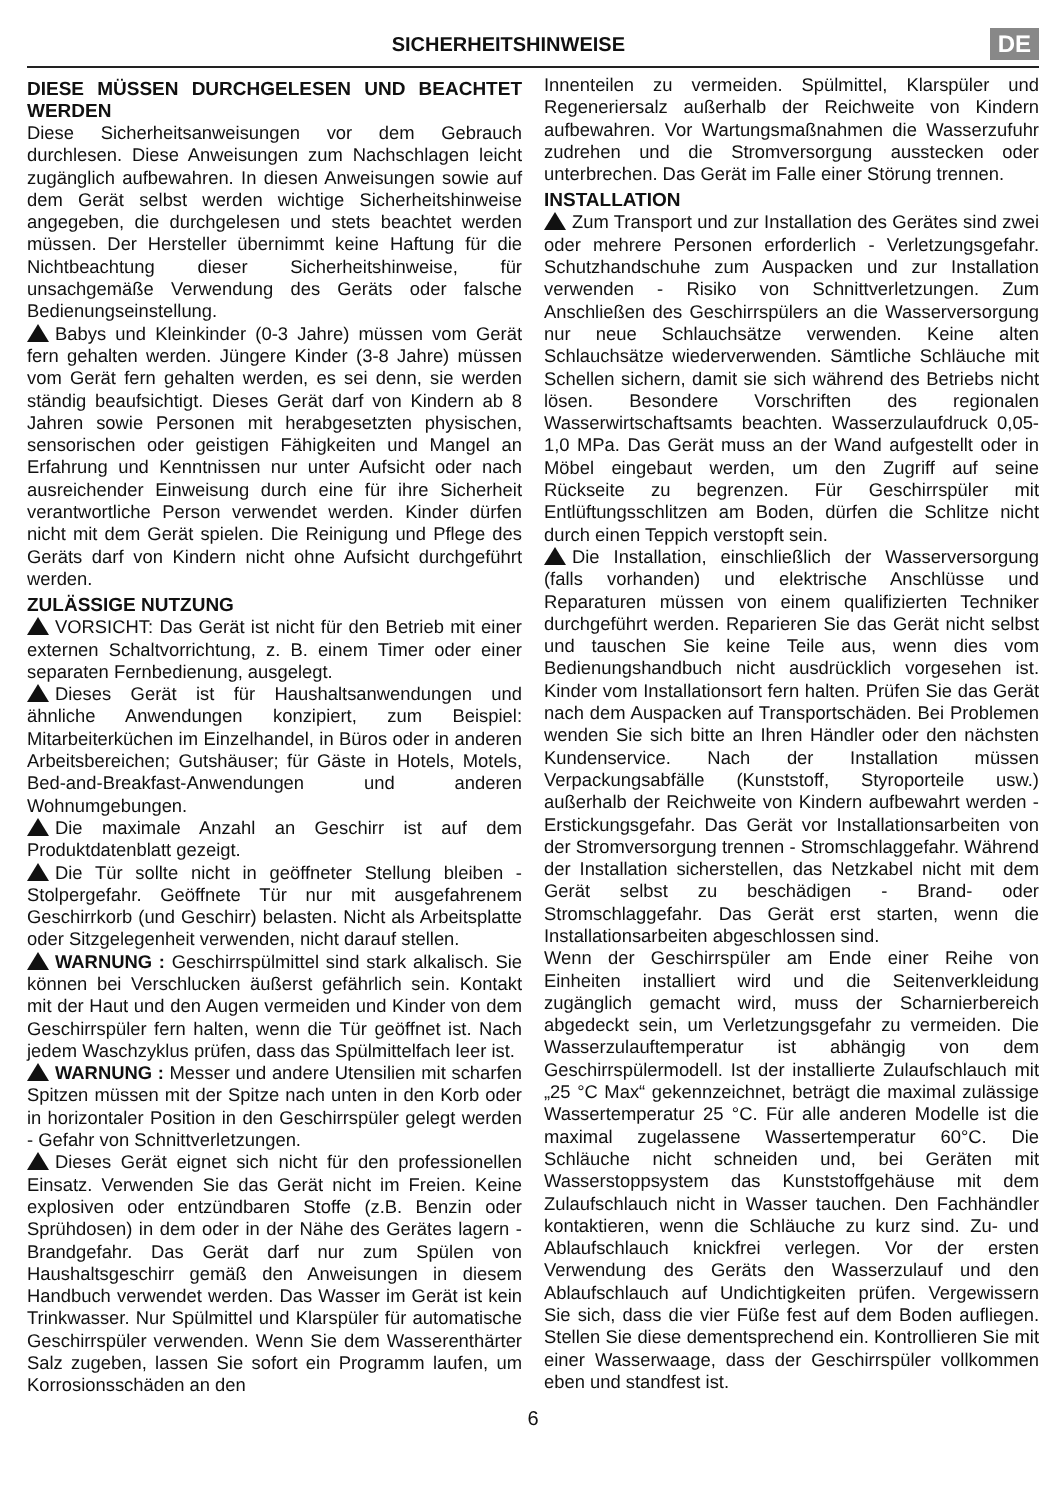SICHERHEITSHINWEISE
DE
DIESE MÜSSEN DURCHGELESEN UND BEACHTET WERDEN
Diese Sicherheitsanweisungen vor dem Gebrauch durchlesen. Diese Anweisungen zum Nachschlagen leicht zugänglich aufbewahren. In diesen Anweisungen sowie auf dem Gerät selbst werden wichtige Sicherheitshinweise angegeben, die durchgelesen und stets beachtet werden müssen. Der Hersteller übernimmt keine Haftung für die Nichtbeachtung dieser Sicherheitshinweise, für unsachgemäße Verwendung des Geräts oder falsche Bedienungseinstellung.
Babys und Kleinkinder (0-3 Jahre) müssen vom Gerät fern gehalten werden. Jüngere Kinder (3-8 Jahre) müssen vom Gerät fern gehalten werden, es sei denn, sie werden ständig beaufsichtigt. Dieses Gerät darf von Kindern ab 8 Jahren sowie Personen mit herabgesetzten physischen, sensorischen oder geistigen Fähigkeiten und Mangel an Erfahrung und Kenntnissen nur unter Aufsicht oder nach ausreichender Einweisung durch eine für ihre Sicherheit verantwortliche Person verwendet werden. Kinder dürfen nicht mit dem Gerät spielen. Die Reinigung und Pflege des Geräts darf von Kindern nicht ohne Aufsicht durchgeführt werden.
ZULÄSSIGE NUTZUNG
VORSICHT: Das Gerät ist nicht für den Betrieb mit einer externen Schaltvorrichtung, z. B. einem Timer oder einer separaten Fernbedienung, ausgelegt.
Dieses Gerät ist für Haushaltsanwendungen und ähnliche Anwendungen konzipiert, zum Beispiel: Mitarbeiterküchen im Einzelhandel, in Büros oder in anderen Arbeitsbereichen; Gutshäuser; für Gäste in Hotels, Motels, Bed-and-Breakfast-Anwendungen und anderen Wohnumgebungen.
Die maximale Anzahl an Geschirr ist auf dem Produktdatenblatt gezeigt.
Die Tür sollte nicht in geöffneter Stellung bleiben - Stolpergefahr. Geöffnete Tür nur mit ausgefahrenem Geschirrkorb (und Geschirr) belasten. Nicht als Arbeitsplatte oder Sitzgelegenheit verwenden, nicht darauf stellen.
WARNUNG : Geschirrspülmittel sind stark alkalisch. Sie können bei Verschlucken äußerst gefährlich sein. Kontakt mit der Haut und den Augen vermeiden und Kinder von dem Geschirrspüler fern halten, wenn die Tür geöffnet ist. Nach jedem Waschzyklus prüfen, dass das Spülmittelfach leer ist.
WARNUNG : Messer und andere Utensilien mit scharfen Spitzen müssen mit der Spitze nach unten in den Korb oder in horizontaler Position in den Geschirrspüler gelegt werden - Gefahr von Schnittverletzungen.
Dieses Gerät eignet sich nicht für den professionellen Einsatz. Verwenden Sie das Gerät nicht im Freien. Keine explosiven oder entzündbaren Stoffe (z.B. Benzin oder Sprühdosen) in dem oder in der Nähe des Gerätes lagern - Brandgefahr. Das Gerät darf nur zum Spülen von Haushaltsgeschirr gemäß den Anweisungen in diesem Handbuch verwendet werden. Das Wasser im Gerät ist kein Trinkwasser. Nur Spülmittel und Klarspüler für automatische Geschirrspüler verwenden. Wenn Sie dem Wasserenthärter Salz zugeben, lassen Sie sofort ein Programm laufen, um Korrosionsschäden an den
Innenteilen zu vermeiden. Spülmittel, Klarspüler und Regeneriersalz außerhalb der Reichweite von Kindern aufbewahren. Vor Wartungsmaßnahmen die Wasserzufuhr zudrehen und die Stromversorgung ausstecken oder unterbrechen. Das Gerät im Falle einer Störung trennen.
INSTALLATION
Zum Transport und zur Installation des Gerätes sind zwei oder mehrere Personen erforderlich - Verletzungsgefahr. Schutzhandschuhe zum Auspacken und zur Installation verwenden - Risiko von Schnittverletzungen. Zum Anschließen des Geschirrspülers an die Wasserversorgung nur neue Schlauchsätze verwenden. Keine alten Schlauchsätze wiederverwenden. Sämtliche Schläuche mit Schellen sichern, damit sie sich während des Betriebs nicht lösen. Besondere Vorschriften des regionalen Wasserwirtschaftsamts beachten. Wasserzulaufdruck 0,05-1,0 MPa. Das Gerät muss an der Wand aufgestellt oder in Möbel eingebaut werden, um den Zugriff auf seine Rückseite zu begrenzen. Für Geschirrspüler mit Entlüftungsschlitzen am Boden, dürfen die Schlitze nicht durch einen Teppich verstopft sein.
Die Installation, einschließlich der Wasserversorgung (falls vorhanden) und elektrische Anschlüsse und Reparaturen müssen von einem qualifizierten Techniker durchgeführt werden. Reparieren Sie das Gerät nicht selbst und tauschen Sie keine Teile aus, wenn dies vom Bedienungshandbuch nicht ausdrücklich vorgesehen ist. Kinder vom Installationsort fern halten. Prüfen Sie das Gerät nach dem Auspacken auf Transportschäden. Bei Problemen wenden Sie sich bitte an Ihren Händler oder den nächsten Kundenservice. Nach der Installation müssen Verpackungsabfälle (Kunststoff, Styroporteile usw.) außerhalb der Reichweite von Kindern aufbewahrt werden - Erstickungsgefahr. Das Gerät vor Installationsarbeiten von der Stromversorgung trennen - Stromschlaggefahr. Während der Installation sicherstellen, das Netzkabel nicht mit dem Gerät selbst zu beschädigen - Brand- oder Stromschlaggefahr. Das Gerät erst starten, wenn die Installationsarbeiten abgeschlossen sind.
Wenn der Geschirrspüler am Ende einer Reihe von Einheiten installiert wird und die Seitenverkleidung zugänglich gemacht wird, muss der Scharnierbereich abgedeckt sein, um Verletzungsgefahr zu vermeiden. Die Wasserzulauftemperatur ist abhängig von dem Geschirrspülermodell. Ist der installierte Zulaufschlauch mit „25 °C Max“ gekennzeichnet, beträgt die maximal zulässige Wassertemperatur 25 °C. Für alle anderen Modelle ist die maximal zugelassene Wassertemperatur 60°C. Die Schläuche nicht schneiden und, bei Geräten mit Wasserstoppsystem das Kunststoffgehäuse mit dem Zulaufschlauch nicht in Wasser tauchen. Den Fachhändler kontaktieren, wenn die Schläuche zu kurz sind. Zu- und Ablaufschlauch knickfrei verlegen. Vor der ersten Verwendung des Geräts den Wasserzulauf und den Ablaufschlauch auf Undichtigkeiten prüfen. Vergewissern Sie sich, dass die vier Füße fest auf dem Boden aufliegen. Stellen Sie diese dementsprechend ein. Kontrollieren Sie mit einer Wasserwaage, dass der Geschirrspüler vollkommen eben und standfest ist.
6